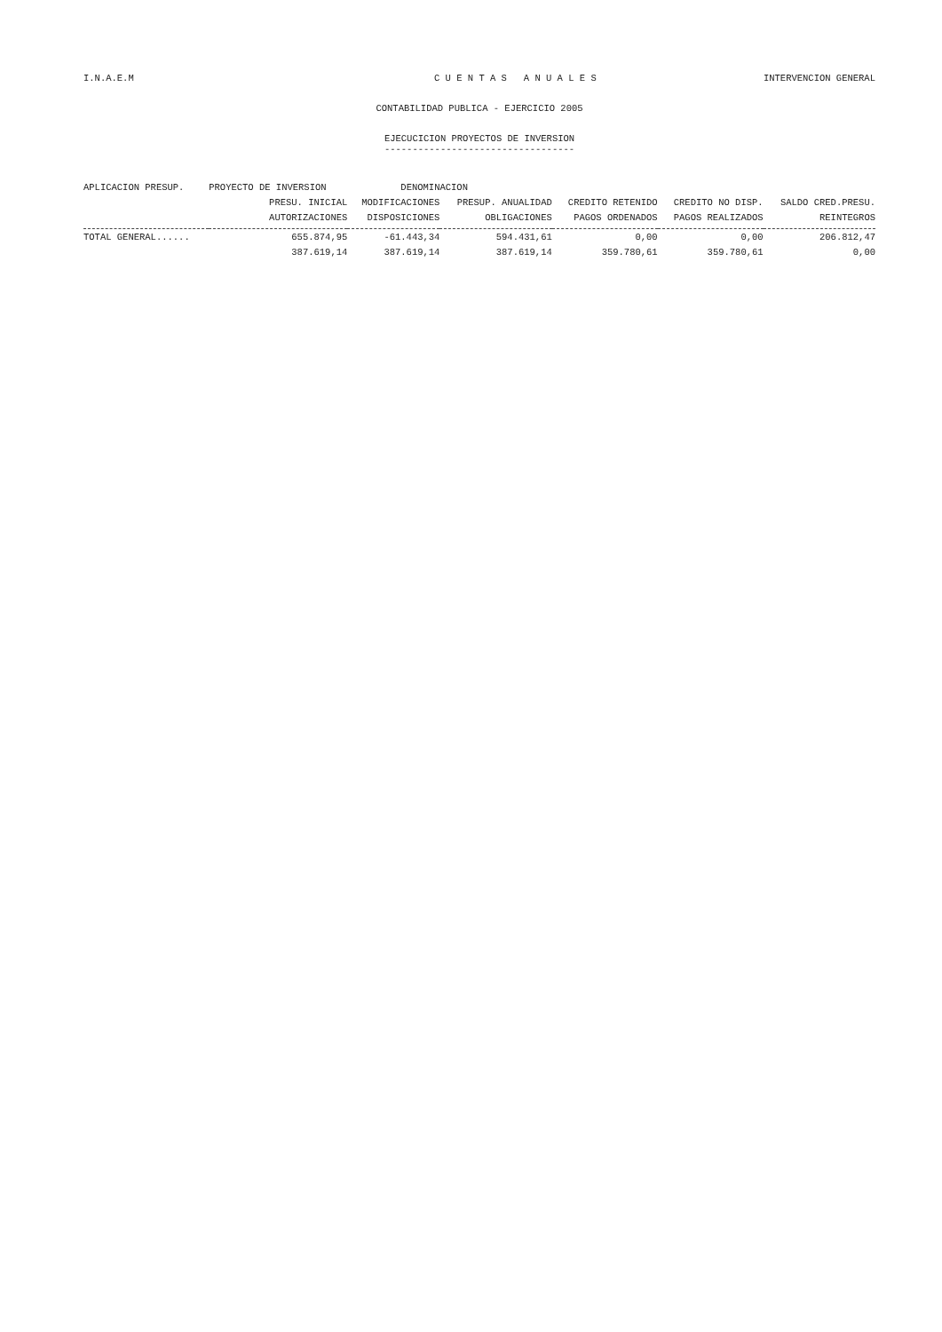I.N.A.E.M C U E N T A S A N U A L E S INTERVENCION GENERAL
CONTABILIDAD PUBLICA - EJERCICIO 2005
EJECUCICION PROYECTOS DE INVERSION
----------------------------------
| APLICACION PRESUP. | PROYECTO DE INVERSION | DENOMINACION | | | | |
| --- | --- | --- | --- | --- | --- | --- |
| | PRESU. INICIAL | MODIFICACIONES | PRESUP. ANUALIDAD | CREDITO RETENIDO | CREDITO NO DISP. | SALDO CRED.PRESU. |
| | AUTORIZACIONES | DISPOSICIONES | OBLIGACIONES | PAGOS ORDENADOS | PAGOS REALIZADOS | REINTEGROS |
| TOTAL GENERAL...... | 655.874,95 | -61.443,34 | 594.431,61 | 0,00 | 0,00 | 206.812,47 |
| | 387.619,14 | 387.619,14 | 387.619,14 | 359.780,61 | 359.780,61 | 0,00 |